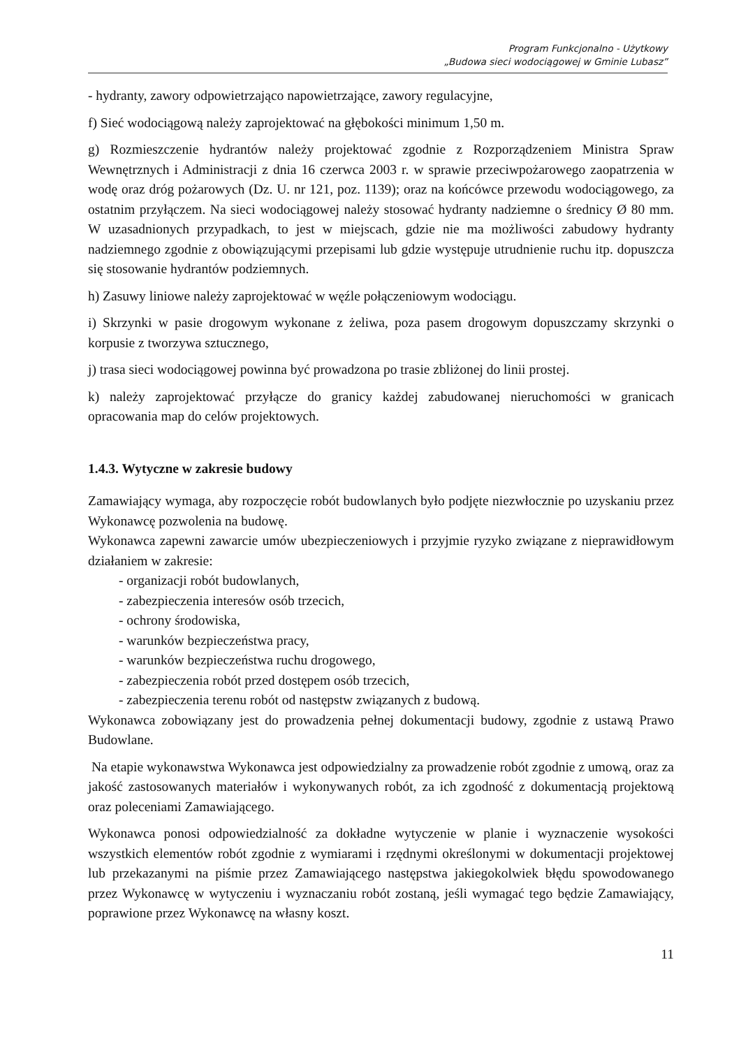Program Funkcjonalno - Użytkowy
„Budowa sieci wodociągowej w Gminie Lubasz”
- hydranty, zawory odpowietrzająco napowietrzające, zawory regulacyjne,
f) Sieć wodociągową należy zaprojektować na głębokości minimum 1,50 m.
g) Rozmieszczenie hydrantów należy projektować zgodnie z Rozporządzeniem Ministra Spraw Wewnętrznych i Administracji z dnia 16 czerwca 2003 r. w sprawie przeciwpożarowego zaopatrzenia w wodę oraz dróg pożarowych (Dz. U. nr 121, poz. 1139); oraz na końcówce przewodu wodociągowego, za ostatnim przyłączem. Na sieci wodociągowej należy stosować hydranty nadziemne o średnicy Ø 80 mm. W uzasadnionych przypadkach, to jest w miejscach, gdzie nie ma możliwości zabudowy hydranty nadziemnego zgodnie z obowiązującymi przepisami lub gdzie występuje utrudnienie ruchu itp. dopuszcza się stosowanie hydrantów podziemnych.
h) Zasuwy liniowe należy zaprojektować w węźle połączeniowym wodociągu.
i) Skrzynki w pasie drogowym wykonane z żeliwa, poza pasem drogowym dopuszczamy skrzynki o korpusie z tworzywa sztucznego,
j) trasa sieci wodociągowej powinna być prowadzona po trasie zbliżonej do linii prostej.
k) należy zaprojektować przyłącze do granicy każdej zabudowanej nieruchomości w granicach opracowania map do celów projektowych.
1.4.3. Wytyczne w zakresie budowy
Zamawiający wymaga, aby rozpoczęcie robót budowlanych było podjęte niezwłocznie po uzyskaniu przez Wykonawcę pozwolenia na budowę.
Wykonawca zapewni zawarcie umów ubezpieczeniowych i przyjmie ryzyko związane z nieprawidłowym działaniem w zakresie:
- organizacji robót budowlanych,
- zabezpieczenia interesów osób trzecich,
- ochrony środowiska,
- warunków bezpieczeństwa pracy,
- warunków bezpieczeństwa ruchu drogowego,
- zabezpieczenia robót przed dostępem osób trzecich,
- zabezpieczenia terenu robót od następstw związanych z budową.
Wykonawca zobowiązany jest do prowadzenia pełnej dokumentacji budowy, zgodnie z ustawą Prawo Budowlane.
Na etapie wykonawstwa Wykonawca jest odpowiedzialny za prowadzenie robót zgodnie z umową, oraz za jakość zastosowanych materiałów i wykonywanych robót, za ich zgodność z dokumentacją projektową oraz poleceniami Zamawiającego.
Wykonawca ponosi odpowiedzialność za dokładne wytyczenie w planie i wyznaczenie wysokości wszystkich elementów robót zgodnie z wymiarami i rzędnymi określonymi w dokumentacji projektowej lub przekazanymi na piśmie przez Zamawiającego następstwa jakiegokolwiek błędu spowodowanego przez Wykonawcę w wytyczeniu i wyznaczaniu robót zostaną, jeśli wymagać tego będzie Zamawiający, poprawione przez Wykonawcę na własny koszt.
11